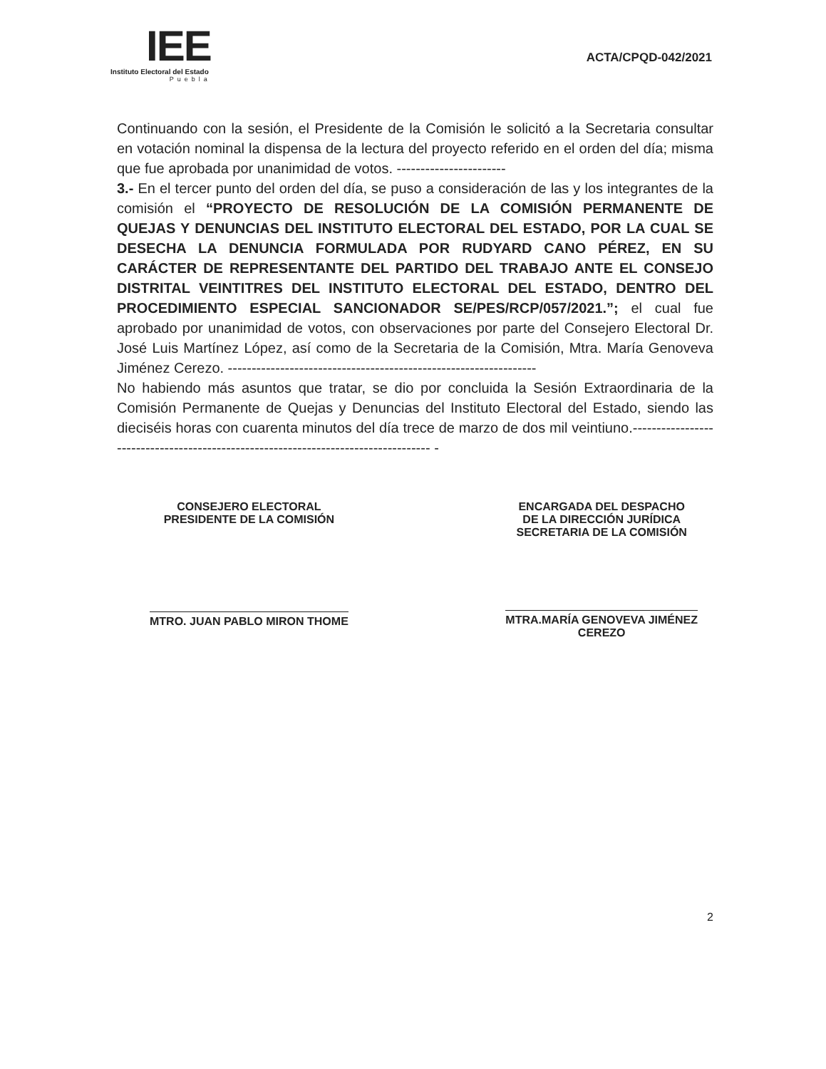IEE
Instituto Electoral del Estado
Puebla
ACTA/CPQD-042/2021
Continuando con la sesión, el Presidente de la Comisión le solicitó a la Secretaria consultar en votación nominal la dispensa de la lectura del proyecto referido en el orden del día; misma que fue aprobada por unanimidad de votos. -----------------------
3.- En el tercer punto del orden del día, se puso a consideración de las y los integrantes de la comisión el “PROYECTO DE RESOLUCIÓN DE LA COMISIÓN PERMANENTE DE QUEJAS Y DENUNCIAS DEL INSTITUTO ELECTORAL DEL ESTADO, POR LA CUAL SE DESECHA LA DENUNCIA FORMULADA POR RUDYARD CANO PÉREZ, EN SU CARÁCTER DE REPRESENTANTE DEL PARTIDO DEL TRABAJO ANTE EL CONSEJO DISTRITAL VEINTITRES DEL INSTITUTO ELECTORAL DEL ESTADO, DENTRO DEL PROCEDIMIENTO ESPECIAL SANCIONADOR SE/PES/RCP/057/2021.”; el cual fue aprobado por unanimidad de votos, con observaciones por parte del Consejero Electoral Dr. José Luis Martínez López, así como de la Secretaria de la Comisión, Mtra. María Genoveva Jiménez Cerezo. -----------------------------------------------------------------
No habiendo más asuntos que tratar, se dio por concluida la Sesión Extraordinaria de la Comisión Permanente de Quejas y Denuncias del Instituto Electoral del Estado, siendo las dieciséis horas con cuarenta minutos del día trece de marzo de dos mil veintiuno.----------------------------------------------------------------------------------- -
CONSEJERO ELECTORAL
PRESIDENTE DE LA COMISIÓN
MTRO. JUAN PABLO MIRON THOME
ENCARGADA DEL DESPACHO
DE LA DIRECCIÓN JURÍDICA
SECRETARIA DE LA COMISIÓN
MTRA.MARÍA GENOVEVA JIMÉNEZ
CEREZO
2